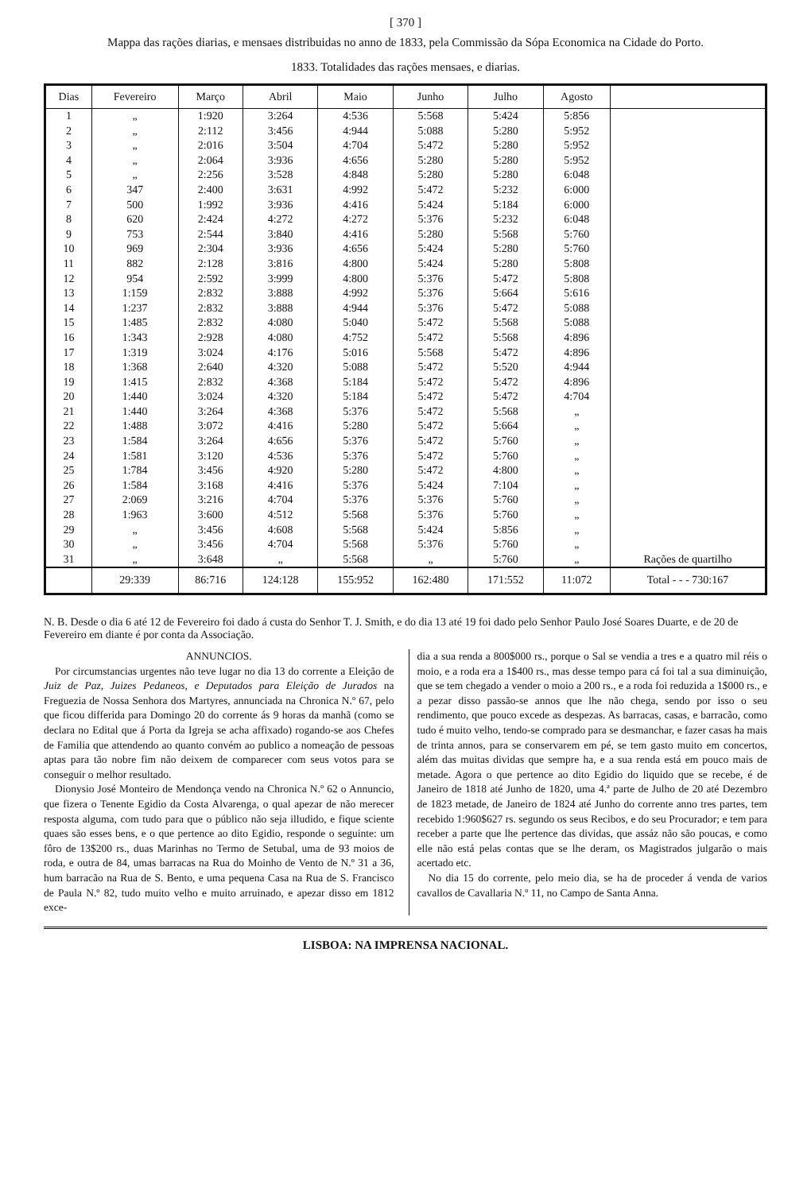[ 370 ]
Mappa das rações diarias, e mensaes distribuidas no anno de 1833, pela Commissão da Sópa Economica na Cidade do Porto.
1833. Totalidades das rações mensaes, e diarias.
| Dias | Fevereiro | Março | Abril | Maio | Junho | Julho | Agosto | |
| --- | --- | --- | --- | --- | --- | --- | --- | --- |
| 1 | „ | 1:920 | 3:264 | 4:536 | 5:568 | 5:424 | 5:856 | |
| 2 | „ | 2:112 | 3:456 | 4:944 | 5:088 | 5:280 | 5:952 | |
| 3 | „ | 2:016 | 3:504 | 4:704 | 5:472 | 5:280 | 5:952 | |
| 4 | „ | 2:064 | 3:936 | 4:656 | 5:280 | 5:280 | 5:952 | |
| 5 | „ | 2:256 | 3:528 | 4:848 | 5:280 | 5:280 | 6:048 | |
| 6 | 347 | 2:400 | 3:631 | 4:992 | 5:472 | 5:232 | 6:000 | |
| 7 | 500 | 1:992 | 3:936 | 4:416 | 5:424 | 5:184 | 6:000 | |
| 8 | 620 | 2:424 | 4:272 | 4:272 | 5:376 | 5:232 | 6:048 | |
| 9 | 753 | 2:544 | 3:840 | 4:416 | 5:280 | 5:568 | 5:760 | |
| 10 | 969 | 2:304 | 3:936 | 4:656 | 5:424 | 5:280 | 5:760 | |
| 11 | 882 | 2:128 | 3:816 | 4:800 | 5:424 | 5:280 | 5:808 | |
| 12 | 954 | 2:592 | 3:999 | 4:800 | 5:376 | 5:472 | 5:808 | |
| 13 | 1:159 | 2:832 | 3:888 | 4:992 | 5:376 | 5:664 | 5:616 | |
| 14 | 1:237 | 2:832 | 3:888 | 4:944 | 5:376 | 5:472 | 5:088 | |
| 15 | 1:485 | 2:832 | 4:080 | 5:040 | 5:472 | 5:568 | 5:088 | |
| 16 | 1:343 | 2:928 | 4:080 | 4:752 | 5:472 | 5:568 | 4:896 | |
| 17 | 1:319 | 3:024 | 4:176 | 5:016 | 5:568 | 5:472 | 4:896 | |
| 18 | 1:368 | 2:640 | 4:320 | 5:088 | 5:472 | 5:520 | 4:944 | |
| 19 | 1:415 | 2:832 | 4:368 | 5:184 | 5:472 | 5:472 | 4:896 | |
| 20 | 1:440 | 3:024 | 4:320 | 5:184 | 5:472 | 5:472 | 4:704 | |
| 21 | 1:440 | 3:264 | 4:368 | 5:376 | 5:472 | 5:568 | „ | |
| 22 | 1:488 | 3:072 | 4:416 | 5:280 | 5:472 | 5:664 | „ | |
| 23 | 1:584 | 3:264 | 4:656 | 5:376 | 5:472 | 5:760 | „ | |
| 24 | 1:581 | 3:120 | 4:536 | 5:376 | 5:472 | 5:760 | „ | |
| 25 | 1:784 | 3:456 | 4:920 | 5:280 | 5:472 | 4:800 | „ | |
| 26 | 1:584 | 3:168 | 4:416 | 5:376 | 5:424 | 7:104 | „ | |
| 27 | 2:069 | 3:216 | 4:704 | 5:376 | 5:376 | 5:760 | „ | |
| 28 | 1:963 | 3:600 | 4:512 | 5:568 | 5:376 | 5:760 | „ | |
| 29 | „ | 3:456 | 4:608 | 5:568 | 5:424 | 5:856 | „ | |
| 30 | „ | 3:456 | 4:704 | 5:568 | 5:376 | 5:760 | „ | |
| 31 | „ | 3:648 | „ | 5:568 | „ | 5:760 | „ | Rações de quartilho |
| | 29:339 | 86:716 | 124:128 | 155:952 | 162:480 | 171:552 | 11:072 | Total - - - 730:167 |
N. B. Desde o dia 6 até 12 de Fevereiro foi dado á custa do Senhor T. J. Smith, e do dia 13 até 19 foi dado pelo Senhor Paulo José Soares Duarte, e de 20 de Fevereiro em diante é por conta da Associação.
ANNUNCIOS.
Por circumstancias urgentes não teve lugar no dia 13 do corrente a Eleição de Juiz de Paz, Juizes Pedaneos, e Deputados para Eleição de Jurados na Freguezia de Nossa Senhora dos Martyres, annunciada na Chronica N.º 67, pelo que ficou differida para Domingo 20 do corrente ás 9 horas da manhã (como se declara no Edital que á Porta da Igreja se acha affixado) rogando-se aos Chefes de Familia que attendendo ao quanto convém ao publico a nomeação de pessoas aptas para tão nobre fim não deixem de comparecer com seus votos para se conseguir o melhor resultado.
Dionysio José Monteiro de Mendonça vendo na Chronica N.º 62 o Annuncio, que fizera o Tenente Egidio da Costa Alvarenga, o qual apezar de não merecer resposta alguma, com tudo para que o público não seja illudido, e fique sciente quaes são esses bens, e o que pertence ao dito Egidio, responde o seguinte: um fôro de 13$200 rs., duas Marinhas no Termo de Setubal, uma de 93 moios de roda, e outra de 84, umas barracas na Rua do Moinho de Vento de N.º 31 a 36, hum barracão na Rua de S. Bento, e uma pequena Casa na Rua de S. Francisco de Paula N.º 82, tudo muito velho e muito arruinado, e apezar disso em 1812 exce-
dia a sua renda a 800$000 rs., porque o Sal se vendia a tres e a quatro mil réis o moio, e a roda era a 1$400 rs., mas desse tempo para cá foi tal a sua diminuição, que se tem chegado a vender o moio a 200 rs., e a roda foi reduzida a 1$000 rs., e a pezar disso passão-se annos que lhe não chega, sendo por isso o seu rendimento, que pouco excede as despezas. As barracas, casas, e barracão, como tudo é muito velho, tendo-se comprado para se desmanchar, e fazer casas ha mais de trinta annos, para se conservarem em pé, se tem gasto muito em concertos, além das muitas dividas que sempre ha, e a sua renda está em pouco mais de metade. Agora o que pertence ao dito Egidio do liquido que se recebe, é de Janeiro de 1818 até Junho de 1820, uma 4.ª parte de Julho de 20 até Dezembro de 1823 metade, de Janeiro de 1824 até Junho do corrente anno tres partes, tem recebido 1:960$627 rs. segundo os seus Recibos, e do seu Procurador; e tem para receber a parte que lhe pertence das dividas, que assáz não são poucas, e como elle não está pelas contas que se lhe deram, os Magistrados julgarão o mais acertado etc.
No dia 15 do corrente, pelo meio dia, se ha de proceder á venda de varios cavallos de Cavallaria N.º 11, no Campo de Santa Anna.
LISBOA: NA IMPRENSA NACIONAL.